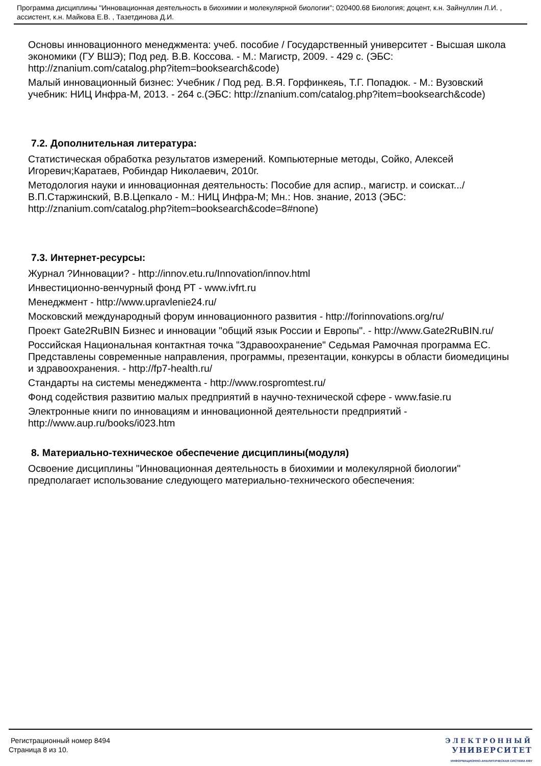Программа дисциплины "Инновационная деятельность в биохимии и молекулярной биологии"; 020400.68 Биология; доцент, к.н. Зайнуллин Л.И. , ассистент, к.н. Майкова Е.В. , Тазетдинова Д.И.
Основы инновационного менеджмента: учеб. пособие / Государственный университет - Высшая школа экономики (ГУ ВШЭ); Под ред. В.В. Коссова. - М.: Магистр, 2009. - 429 с. (ЭБС: http://znanium.com/catalog.php?item=booksearch&code)
Малый инновационный бизнес: Учебник / Под ред. В.Я. Горфинкеяь, Т.Г. Попадюк. - М.: Вузовский учебник: НИЦ Инфра-М, 2013. - 264 с.(ЭБС: http://znanium.com/catalog.php?item=booksearch&code)
7.2. Дополнительная литература:
Статистическая обработка результатов измерений. Компьютерные методы, Сойко, Алексей Игоревич;Каратаев, Робиндар Николаевич, 2010г.
Методология науки и инновационная деятельность: Пособие для аспир., магистр. и соискат.../ В.П.Старжинский, В.В.Цепкало - М.: НИЦ Инфра-М; Мн.: Нов. знание, 2013 (ЭБС: http://znanium.com/catalog.php?item=booksearch&code=8#none)
7.3. Интернет-ресурсы:
Журнал ?Инновации? - http://innov.etu.ru/Innovation/innov.html
Инвестиционно-венчурный фонд РТ - www.ivfrt.ru
Менеджмент - http://www.upravlenie24.ru/
Московский международный форум инновационного развития - http://forinnovations.org/ru/
Проект Gate2RuBIN Бизнес и инновации "общий язык России и Европы". - http://www.Gate2RuBIN.ru/
Российская Национальная контактная точка "Здравоохранение" Седьмая Рамочная программа ЕС. Представлены современные направления, программы, презентации, конкурсы в области биомедицины и здравоохранения. - http://fp7-health.ru/
Стандарты на системы менеджмента - http://www.rospromtest.ru/
Фонд содействия развитию малых предприятий в научно-технической сфере - www.fasie.ru
Электронные книги по инновациям и инновационной деятельности предприятий - http://www.aup.ru/books/i023.htm
8. Материально-техническое обеспечение дисциплины(модуля)
Освоение дисциплины "Инновационная деятельность в биохимии и молекулярной биологии" предполагает использование следующего материально-технического обеспечения:
Регистрационный номер 8494
Страница 8 из 10.
ЭЛЕКТРОННЫЙ
УНИВЕРСИТЕТ
ИНФОРМАЦИОННО-АНАЛИТИЧЕСКАЯ СИСТЕМА КФУ